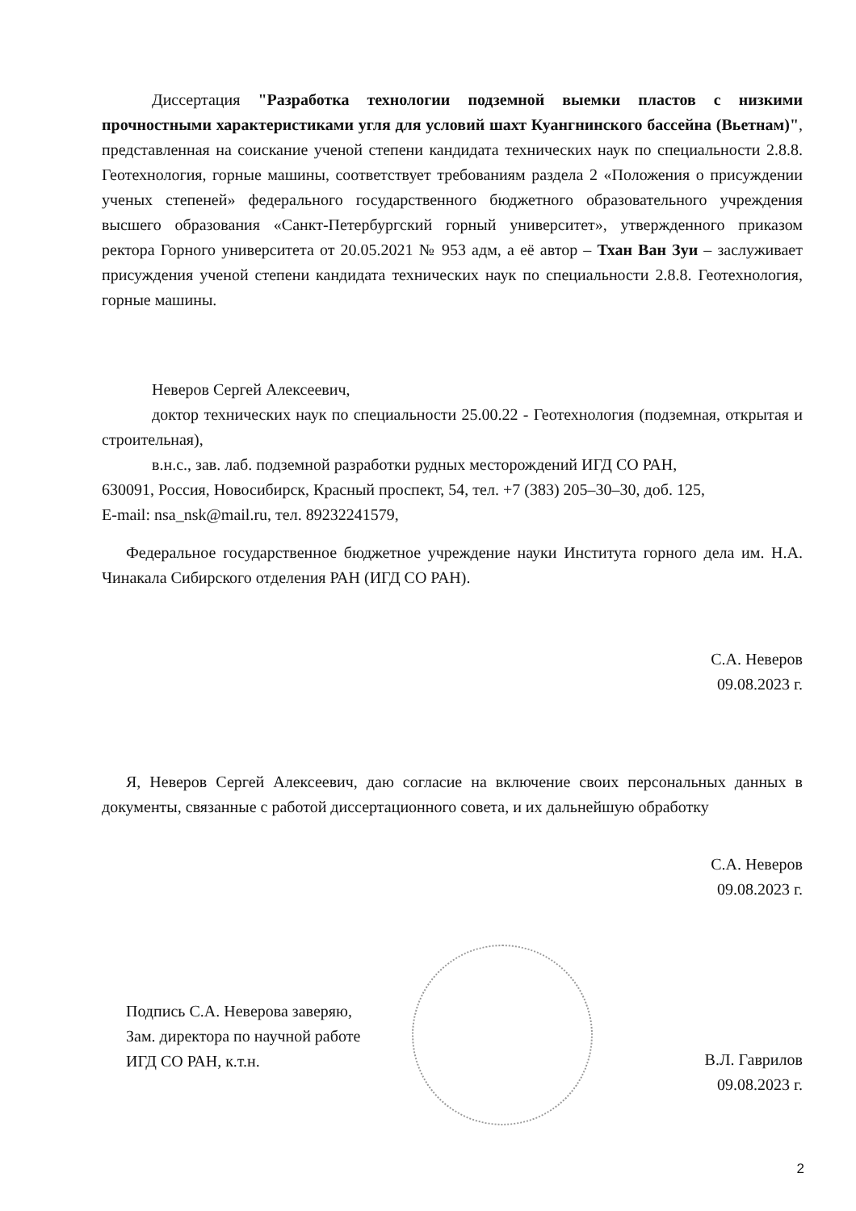Диссертация "Разработка технологии подземной выемки пластов с низкими прочностными характеристиками угля для условий шахт Куангнинского бассейна (Вьетнам)", представленная на соискание ученой степени кандидата технических наук по специальности 2.8.8. Геотехнология, горные машины, соответствует требованиям раздела 2 «Положения о присуждении ученых степеней» федерального государственного бюджетного образовательного учреждения высшего образования «Санкт-Петербургский горный университет», утвержденного приказом ректора Горного университета от 20.05.2021 № 953 адм, а её автор – Тхан Ван Зуи – заслуживает присуждения ученой степени кандидата технических наук по специальности 2.8.8. Геотехнология, горные машины.
Неверов Сергей Алексеевич,
доктор технических наук по специальности 25.00.22 - Геотехнология (подземная, открытая и строительная),
в.н.с., зав. лаб. подземной разработки рудных месторождений ИГД СО РАН,
630091, Россия, Новосибирск, Красный проспект, 54, тел. +7 (383) 205–30–30, доб. 125,
E-mail: nsa_nsk@mail.ru, тел. 89232241579,
Федеральное государственное бюджетное учреждение науки Института горного дела им. Н.А. Чинакала Сибирского отделения РАН (ИГД СО РАН).
С.А. Неверов
09.08.2023 г.
Я, Неверов Сергей Алексеевич, даю согласие на включение своих персональных данных в документы, связанные с работой диссертационного совета, и их дальнейшую обработку
С.А. Неверов
09.08.2023 г.
Подпись С.А. Неверова заверяю,
Зам. директора по научной работе
ИГД СО РАН, к.т.н.
В.Л. Гаврилов
09.08.2023 г.
2